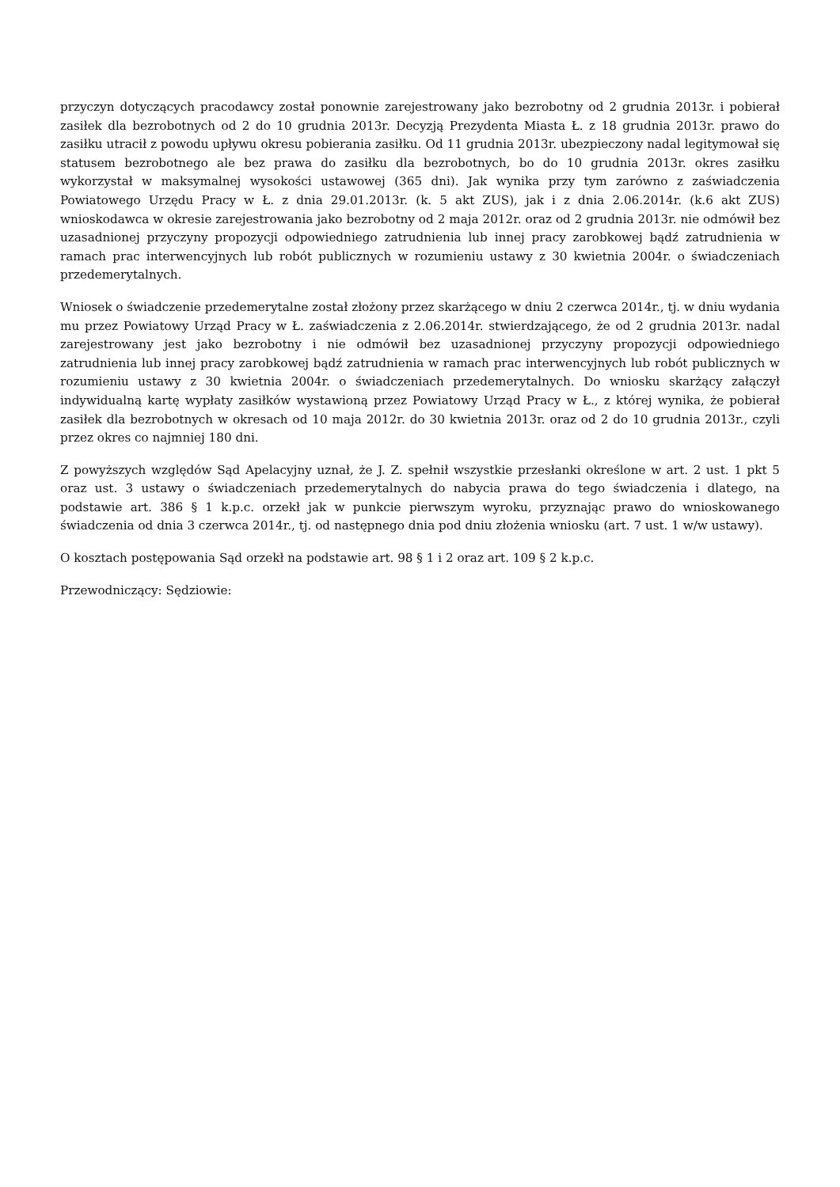przyczyn dotyczących pracodawcy został ponownie zarejestrowany jako bezrobotny od 2 grudnia 2013r. i pobierał zasiłek dla bezrobotnych od 2 do 10 grudnia 2013r. Decyzją Prezydenta Miasta Ł. z 18 grudnia 2013r. prawo do zasiłku utracił z powodu upływu okresu pobierania zasiłku. Od 11 grudnia 2013r. ubezpieczony nadal legitymował się statusem bezrobotnego ale bez prawa do zasiłku dla bezrobotnych, bo do 10 grudnia 2013r. okres zasiłku wykorzystał w maksymalnej wysokości ustawowej (365 dni). Jak wynika przy tym zarówno z zaświadczenia Powiatowego Urzędu Pracy w Ł. z dnia 29.01.2013r. (k. 5 akt ZUS), jak i z dnia 2.06.2014r. (k.6 akt ZUS) wnioskodawca w okresie zarejestrowania jako bezrobotny od 2 maja 2012r. oraz od 2 grudnia 2013r. nie odmówił bez uzasadnionej przyczyny propozycji odpowiedniego zatrudnienia lub innej pracy zarobkowej bądź zatrudnienia w ramach prac interwencyjnych lub robót publicznych w rozumieniu ustawy z 30 kwietnia 2004r. o świadczeniach przedemerytalnych.
Wniosek o świadczenie przedemerytalne został złożony przez skarżącego w dniu 2 czerwca 2014r., tj. w dniu wydania mu przez Powiatowy Urząd Pracy w Ł. zaświadczenia z 2.06.2014r. stwierdzającego, że od 2 grudnia 2013r. nadal zarejestrowany jest jako bezrobotny i nie odmówił bez uzasadnionej przyczyny propozycji odpowiedniego zatrudnienia lub innej pracy zarobkowej bądź zatrudnienia w ramach prac interwencyjnych lub robót publicznych w rozumieniu ustawy z 30 kwietnia 2004r. o świadczeniach przedemerytalnych. Do wniosku skarżący załączył indywidualną kartę wypłaty zasiłków wystawioną przez Powiatowy Urząd Pracy w Ł., z której wynika, że pobierał zasiłek dla bezrobotnych w okresach od 10 maja 2012r. do 30 kwietnia 2013r. oraz od 2 do 10 grudnia 2013r., czyli przez okres co najmniej 180 dni.
Z powyższych względów Sąd Apelacyjny uznał, że J. Z. spełnił wszystkie przesłanki określone w art. 2 ust. 1 pkt 5 oraz ust. 3 ustawy o świadczeniach przedemerytalnych do nabycia prawa do tego świadczenia i dlatego, na podstawie art. 386 § 1 k.p.c. orzekł jak w punkcie pierwszym wyroku, przyznając prawo do wnioskowanego świadczenia od dnia 3 czerwca 2014r., tj. od następnego dnia pod dniu złożenia wniosku (art. 7 ust. 1 w/w ustawy).
O kosztach postępowania Sąd orzekł na podstawie art. 98 § 1 i 2 oraz art. 109 § 2 k.p.c.
Przewodniczący: Sędziowie: